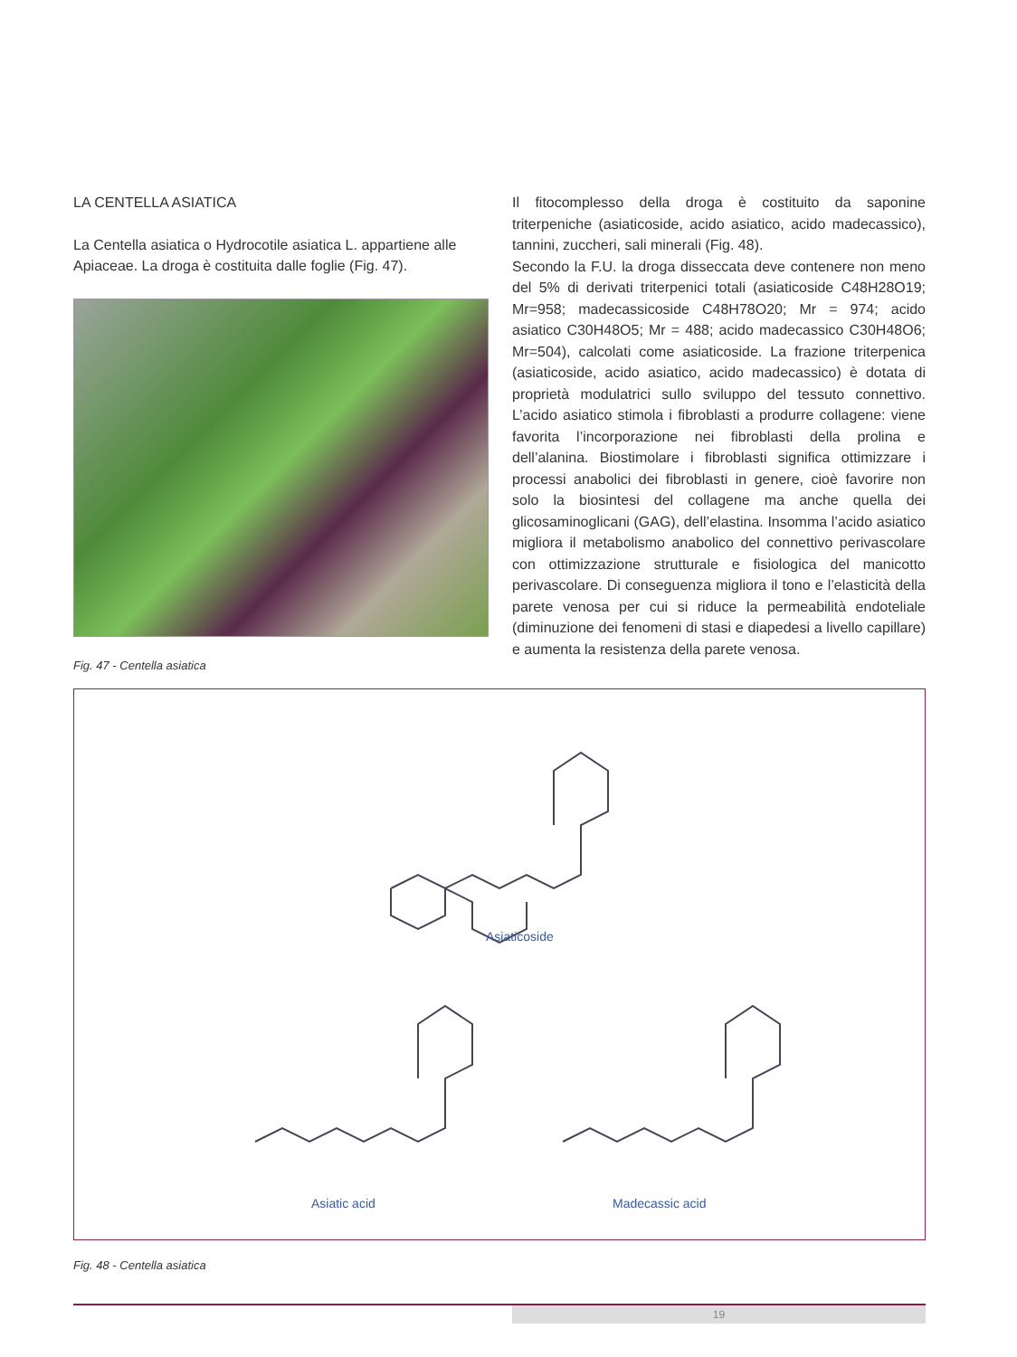LA CENTELLA ASIATICA
La Centella asiatica o Hydrocotile asiatica L. appartiene alle Apiaceae. La droga è costituita dalle foglie (Fig. 47).
Fig. 47 - Centella asiatica
Il fitocomplesso della droga è costituito da saponine triterpeniche (asiaticoside, acido asiatico, acido madecassico), tannini, zuccheri, sali minerali (Fig. 48).
Secondo la F.U. la droga disseccata deve contenere non meno del 5% di derivati triterpenici totali (asiaticoside C48H28O19; Mr=958; madecassicoside C48H78O20; Mr = 974; acido asiatico C30H48O5; Mr = 488; acido madecassico C30H48O6; Mr=504), calcolati come asiaticoside. La frazione triterpenica (asiaticoside, acido asiatico, acido madecassico) è dotata di proprietà modulatrici sullo sviluppo del tessuto connettivo. L’acido asiatico stimola i fibroblasti a produrre collagene: viene favorita l’incorporazione nei fibroblasti della prolina e dell’alanina. Biostimolare i fibroblasti significa ottimizzare i processi anabolici dei fibroblasti in genere, cioè favorire non solo la biosintesi del collagene ma anche quella dei glicosaminoglicani (GAG), dell’elastina. Insomma l’acido asiatico migliora il metabolismo anabolico del connettivo perivascolare con ottimizzazione strutturale e fisiologica del manicotto perivascolare. Di conseguenza migliora il tono e l’elasticità della parete venosa per cui si riduce la permeabilità endoteliale (diminuzione dei fenomeni di stasi e diapedesi a livello capillare) e aumenta la resistenza della parete venosa.
Asiaticoside
Asiatic acid Madecassic acid
Fig. 48 - Centella asiatica
19